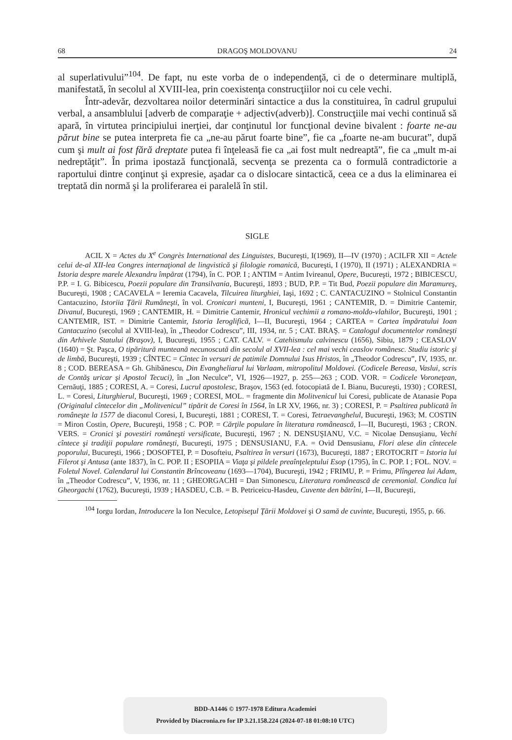68 DRAGOŞ MOLDOVANU 24
al superlativului”<sup>104</sup>. De fapt, nu este vorba de o independenţă, ci de o determinare multiplă, manifestată, în secolul al XVIII-lea, prin coexistenţa construcţiilor noi cu cele vechi.
Într-adevăr, dezvoltarea noilor determinări sintactice a dus la constituirea, în cadrul grupului verbal, a ansamblului [adverb de comparaţie + adjectiv(adverb)]. Construcţiile mai vechi continuă să apară, în virtutea principiului inerţiei, dar conţinutul lor funcţional devine bivalent : foarte ne-au părut bine se putea interpreta fie ca „ne-au părut foarte bine”, fie ca „foarte ne-am bucurat”, după cum şi mult ai fost fără dreptate putea fi înţeleasă fie ca „ai fost mult nedreaptă”, fie ca „mult m-ai nedreptăţit”. În prima ipostază funcţională, secvenţa se prezenta ca o formulă contradictorie a raportului dintre conţinut şi expresie, aşadar ca o dislocare sintactică, ceea ce a dus la eliminarea ei treptată din normă şi la proliferarea ei paralelă în stil.
SIGLE
ACIL X = Actes du X<sup>e</sup> Congrès International des Linguistes, Bucureşti, I(1969), II—IV (1970) ; ACILFR XII = Actele celui de-al XII-lea Congres internaţional de lingvistică şi filologie romanică, Bucureşti, I (1970), II (1971) ; ALEXANDRIA = Istoria despre marele Alexandru împărat (1794), în C. POP. I ; ANTIM = Antim Ivireanul, Opere, Bucureşti, 1972 ; BIBICESCU, P.P. = I. G. Bibicescu, Poezii populare din Transilvania, Bucureşti, 1893 ; BUD, P.P. = Tit Bud, Poezii populare din Maramureş, Bucureşti, 1908 ; CACAVELA = Ieremia Cacavela, Tilcuirea liturghiei, Iaşi, 1692 ; C. CANTACUZINO = Stolnicul Constantin Cantacuzino, Istoriia Ţării Rumâneşti, în vol. Cronicari munteni, I, Bucureşti, 1961 ; CANTEMIR, D. = Dimitrie Cantemir, Divanul, Bucureşti, 1969 ; CANTEMIR, H. = Dimitrie Cantemir, Hronicul vechimii a romano-moldo-vlahilor, Bucureşti, 1901 ; CANTEMIR, IST. = Dimitrie Cantemir, Istoria Ieroglifică, I—II, Bucureşti, 1964 ; CARTEA = Cartea împăratului Ioan Cantacuzino (secolul al XVIII-lea), în „Theodor Codrescu”, III, 1934, nr. 5 ; CAT. BRAŞ. = Catalogul documentelor româneşti din Arhivele Statului (Braşov), I, Bucureşti, 1955 ; CAT. CALV. = Catehismulu calvinescu (1656), Sibiu, 1879 ; CEASLOV (1640) = Şt. Paşca, O tipăritură munteană necunoscută din secolul al XVII-lea : cel mai vechi ceaslov românesc. Studiu istoric şi de limbă, Bucureşti, 1939 ; CÎNTEC = Cîntec în versuri de patimile Domnului Isus Hristos, în „Theodor Codrescu”, IV, 1935, nr. 8 ; COD. BEREASA = Gh. Ghibănescu, Din Evangheliarul lui Varlaam, mitropolitul Moldovei. (Codicele Bereasa, Vaslui, scris de Contăş uricar şi Apostol Tecuci), în „Ion Neculce”, VI, 1926—1927, p. 255—263 ; COD. VOR. = Codicele Voroneţean, Cernăuţi, 1885 ; CORESI, A. = Coresi, Lucrul apostolesc, Braşov, 1563 (ed. fotocopiată de I. Bianu, Bucureşti, 1930) ; CORESI, L. = Coresi, Liturghierul, Bucureşti, 1969 ; CORESI, MOL. = fragmente din Molitvenicul lui Coresi, publicate de Atanasie Popa (Originalul cîntecelor din „Molitvenicul” tipărit de Coresi în 1564, în LR XV, 1966, nr. 3) ; CORESI, P. = Psaltirea publicată în româneşte la 1577 de diaconul Coresi, I, Bucureşti, 1881 ; CORESI, T. = Coresi, Tetraevanghelul, Bucureşti, 1963; M. COSTIN = Miron Costin, Opere, Bucureşti, 1958 ; C. POP. = Cărţile populare în literatura românească, I—II, Bucureşti, 1963 ; CRON. VERS. = Cronici şi povestiri româneşti versificate, Bucureşti, 1967 ; N. DENSUŞIANU, V.C. = Nicolae Densuşianu, Vechi cîntece şi tradiţii populare româneşti, Bucureşti, 1975 ; DENSUSIANU, F.A. = Ovid Densusianu, Flori alese din cîntecele poporului, Bucureşti, 1966 ; DOSOFTEI, P. = Dosofteiu, Psaltirea în versuri (1673), Bucureşti, 1887 ; EROTOCRIT = Istoria lui Filerot şi Antusa (ante 1837), în C. POP. II ; ESOPIIA = Viaţa şi pildele preaînţeleptului Esop (1795), în C. POP. I ; FOL. NOV. = Foletul Novel. Calendarul lui Constantin Brîncoveanu (1693—1704), Bucureşti, 1942 ; FRIMU, P. = Frimu, Plîngerea lui Adam, în „Theodor Codrescu”, V, 1936, nr. 11 ; GHEORGACHI = Dan Simonescu, Literatura românească de ceremonial. Condica lui Gheorgachi (1762), Bucureşti, 1939 ; HASDEU, C.B. = B. Petriceicu-Hasdeu, Cuvente den bătrîni, I—II, Bucureşti,
<sup>104</sup> Iorgu Iordan, Introducere la Ion Neculce, Letopiseţul Ţării Moldovei şi O samă de cuvinte, Bucureşti, 1955, p. 66.
BDD-A1446 © 1977-1978 Editura Academiei
Provided by Diacronia.ro for IP 3.21.158.224 (2024-07-18 01:08:10 UTC)